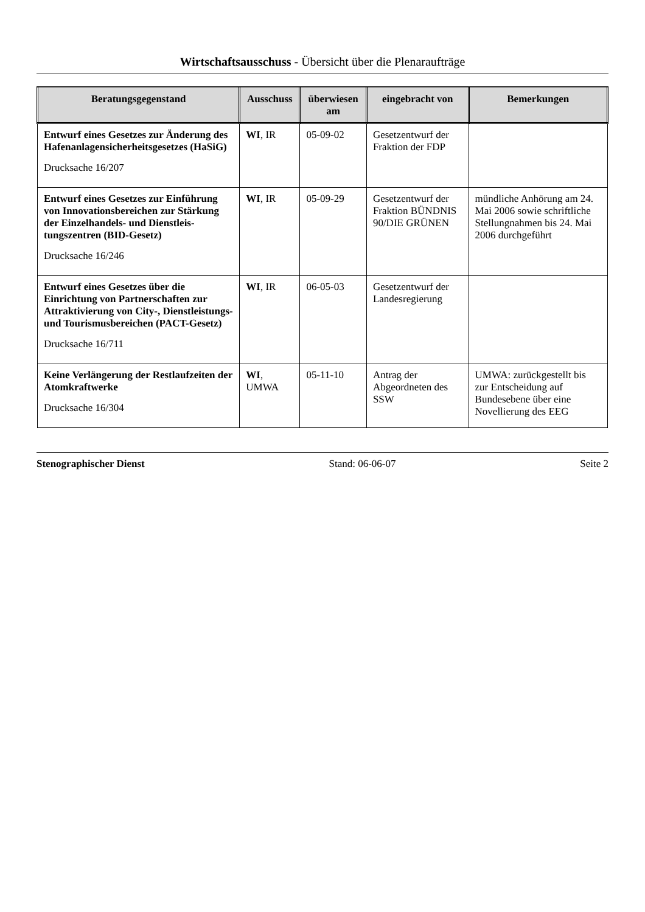Wirtschaftsausschuss - Übersicht über die Plenaraufträge
| Beratungsgegenstand | Ausschuss | überwiesen am | eingebracht von | Bemerkungen |
| --- | --- | --- | --- | --- |
| Entwurf eines Gesetzes zur Änderung des Hafenanlagen­sicherheitsgesetzes (HaSiG) Drucksache 16/207 | WI , IR | 05-09-02 | Gesetzentwurf der Fraktion der FDP | |
| Entwurf eines Gesetzes zur Einführung von Innovations­bereichen zur Stärkung der Einzelhandels- und Dienstleis­tungszentren (BID-Gesetz) Drucksache 16/246 | WI , IR | 05-09-29 | Gesetzentwurf der Fraktion BÜNDNIS 90/DIE GRÜNEN | mündliche Anhörung am 24. Mai 2006 sowie schriftliche Stellungnahmen bis 24. Mai 2006 durchgeführt |
| Entwurf eines Gesetzes über die Einrichtung von Partner­schaften zur Attraktivierung von City-, Dienstleistungs- und Tourismusbereichen (PACT-Gesetz) Drucksache 16/711 | WI , IR | 06-05-03 | Gesetzentwurf der Landesre­gierung | |
| Keine Verlängerung der Rest­laufzeiten der Atomkraftwerke Drucksache 16/304 | WI , UMWA | 05-11-10 | Antrag der Abgeordneten des SSW | UMWA: zurückgestellt bis zur Ent­scheidung auf Bundesebene über eine Novellierung des EEG |
Stenographischer Dienst Stand: 06-06-07 Seite 2